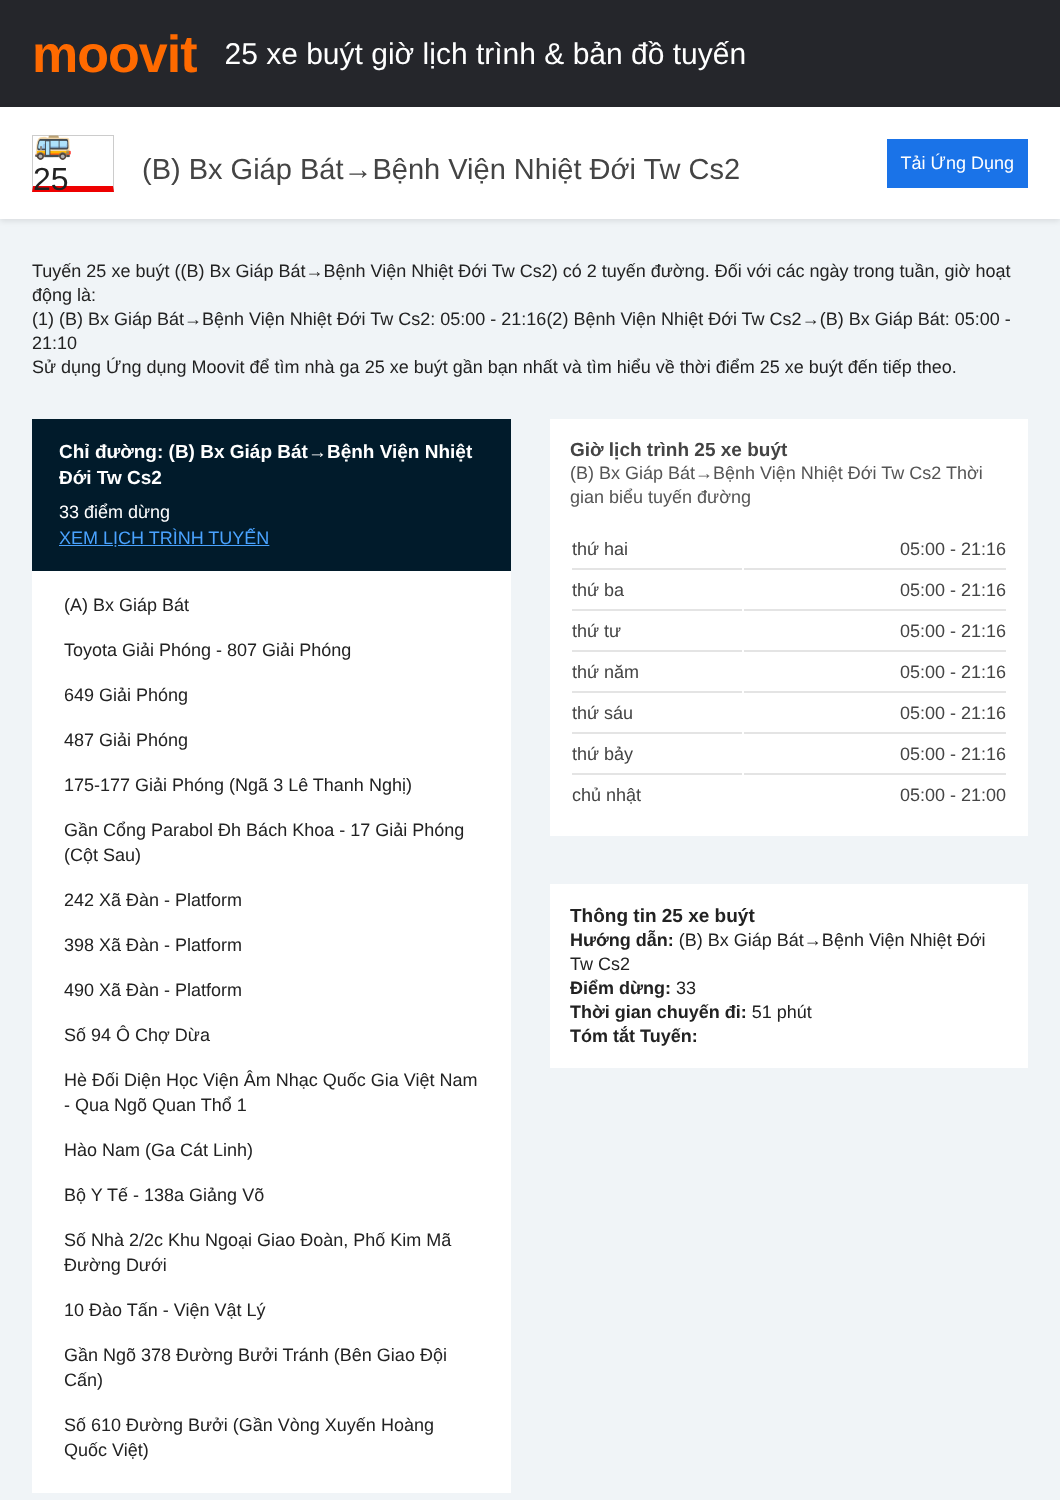moovit
25 xe buýt giờ lịch trình & bản đồ tuyến
🚌 25
(B) Bx Giáp Bát→Bệnh Viện Nhiệt Đới Tw Cs2
Tải Ứng Dụng
Tuyến 25 xe buýt ((B) Bx Giáp Bát→Bệnh Viện Nhiệt Đới Tw Cs2) có 2 tuyến đường. Đối với các ngày trong tuần, giờ hoạt động là:
(1) (B) Bx Giáp Bát→Bệnh Viện Nhiệt Đới Tw Cs2: 05:00 - 21:16(2) Bệnh Viện Nhiệt Đới Tw Cs2→(B) Bx Giáp Bát: 05:00 - 21:10
Sử dụng Ứng dụng Moovit để tìm nhà ga 25 xe buýt gần bạn nhất và tìm hiểu về thời điểm 25 xe buýt đến tiếp theo.
Chỉ đường: (B) Bx Giáp Bát→Bệnh Viện Nhiệt Đới Tw Cs2
33 điểm dừng
XEM LỊCH TRÌNH TUYẾN
(A) Bx Giáp Bát
Toyota Giải Phóng - 807 Giải Phóng
649 Giải Phóng
487 Giải Phóng
175-177 Giải Phóng (Ngã 3 Lê Thanh Nghị)
Gần Cổng Parabol Đh Bách Khoa - 17 Giải Phóng (Cột Sau)
242 Xã Đàn - Platform
398 Xã Đàn - Platform
490 Xã Đàn - Platform
Số 94 Ô Chợ Dừa
Hè Đối Diện Học Viện Âm Nhạc Quốc Gia Việt Nam - Qua Ngõ Quan Thổ 1
Hào Nam (Ga Cát Linh)
Bộ Y Tế - 138a Giảng Võ
Số Nhà 2/2c Khu Ngoại Giao Đoàn, Phố Kim Mã Đường Dưới
10 Đào Tấn - Viện Vật Lý
Gần Ngõ 378 Đường Bưởi Tránh (Bên Giao Đội Cấn)
Số 610 Đường Bưởi (Gần Vòng Xuyến Hoàng Quốc Việt)
Giờ lịch trình 25 xe buýt
(B) Bx Giáp Bát→Bệnh Viện Nhiệt Đới Tw Cs2 Thời gian biểu tuyến đường
| thứ hai | 05:00 - 21:16 |
| thứ ba | 05:00 - 21:16 |
| thứ tư | 05:00 - 21:16 |
| thứ năm | 05:00 - 21:16 |
| thứ sáu | 05:00 - 21:16 |
| thứ bảy | 05:00 - 21:16 |
| chủ nhật | 05:00 - 21:00 |
Thông tin 25 xe buýt
Hướng dẫn: (B) Bx Giáp Bát→Bệnh Viện Nhiệt Đới Tw Cs2
Điểm dừng: 33
Thời gian chuyến đi: 51 phút
Tóm tắt Tuyến: